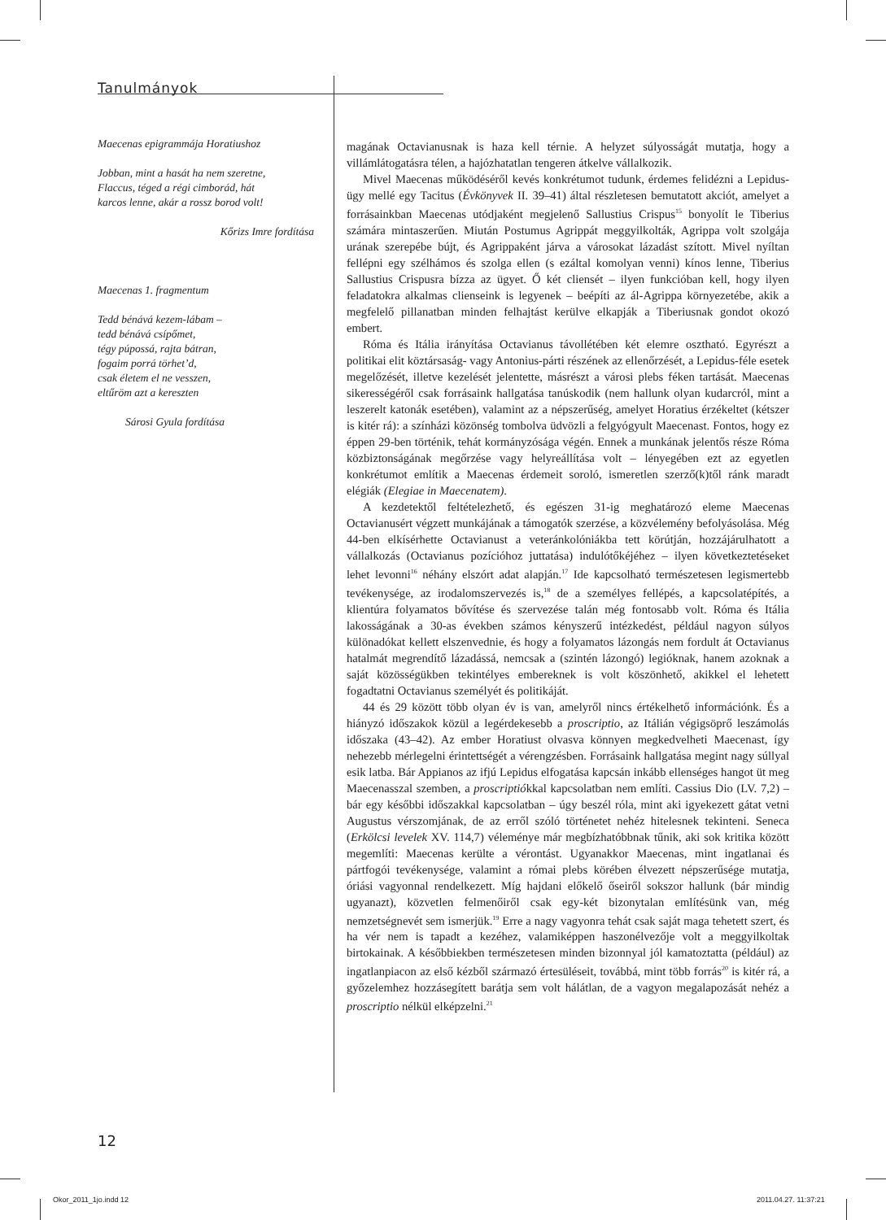Tanulmányok
Maecenas epigrammája Horatiushoz
Jobban, mint a hasát ha nem szeretne,
Flaccus, téged a régi cimborád, hát
karcos lenne, akár a rossz borod volt!
Kőrizs Imre fordítása
Maecenas 1. fragmentum
Tedd bénává kezem-lábam –
tedd bénává csípőmet,
tégy púpossá, rajta bátran,
fogaim porrá törhet’d,
csak életem el ne vesszen,
eltűröm azt a kereszten
Sárosi Gyula fordítása
magának Octavianusnak is haza kell térnie. A helyzet súlyosságát mutatja, hogy a villámlátogatásra télen, a hajózhatatlan tengeren átkelve vállalkozik.
Mivel Maecenas működéséről kevés konkrétumot tudunk, érdemes felidézni a Lepidus-ügy mellé egy Tacitus (Évkönyvek II. 39–41) által részletesen bemutatott akciót, amelyet a forrásainkban Maecenas utódjaként megjelenő Sallustius Crispus<sup>15</sup> bonyolít le Tiberius számára mintaszerűen. Miután Postumus Agrippát meggyilkolták, Agrippa volt szolgája urának szerepébe bújt, és Agrippaként járva a városokat lázadást szított. Mivel nyíltan fellépni egy szélhámos és szolga ellen (s ezáltal komolyan venni) kínos lenne, Tiberius Sallustius Crispusra bízza az ügyet. Ő két cliensét – ilyen funkcióban kell, hogy ilyen feladatokra alkalmas clienseink is legyenek – beépíti az ál-Agrippa környezetébe, akik a megfelelő pillanatban minden felhajtást kerülve elkapják a Tiberiusnak gondot okozó embert.
Róma és Itália irányítása Octavianus távollétében két elemre osztható. Egyrészt a politikai elit köztársaság- vagy Antonius-párti részének az ellenőrzését, a Lepidus-féle esetek megelőzését, illetve kezelését jelentette, másrészt a városi plebs féken tartását. Maecenas sikerességéről csak forrásaink hallgatása tanúskodik (nem hallunk olyan kudarcról, mint a leszerelt katonák esetében), valamint az a népszerűség, amelyet Horatius érzékeltet (kétszer is kitér rá): a színházi közönség tombolva üdvözli a felgyógyult Maecenast. Fontos, hogy ez éppen 29-ben történik, tehát kormányzósága végén. Ennek a munkának jelentős része Róma közbiztonságának megőrzése vagy helyreállítása volt – lényegében ezt az egyetlen konkrétumot említik a Maecenas érdemeit soroló, ismeretlen szerző(k)től ránk maradt elégiák (Elegiae in Maecenatem).
A kezdetektől feltételezhető, és egészen 31-ig meghatározó eleme Maecenas Octavianusért végzett munkájának a támogatók szerzése, a közvélemény befolyásolása. Még 44-ben elkísérhette Octavianust a veteránkolóniákba tett körútján, hozzájárulhatott a vállalkozás (Octavianus pozícióhoz juttatása) indulótőkéjéhez – ilyen következtetéseket lehet levonni<sup>16</sup> néhány elszórt adat alapján.<sup>17</sup> Ide kapcsolható természetesen legismertebb tevékenysége, az irodalomszervezés is,<sup>18</sup> de a személyes fellépés, a kapcsolatépítés, a klientúra folyamatos bővítése és szervezése talán még fontosabb volt. Róma és Itália lakosságának a 30-as években számos kényszerű intézkedést, például nagyon súlyos különadókat kellett elszenvednie, és hogy a folyamatos lázongás nem fordult át Octavianus hatalmát megrendítő lázadássá, nemcsak a (szintén lázongó) legióknak, hanem azoknak a saját közösségükben tekintélyes embereknek is volt köszönhető, akikkel el lehetett fogadtatni Octavianus személyét és politikáját.
44 és 29 között több olyan év is van, amelyről nincs értékelhető információnk. És a hiányzó időszakok közül a legérdekesebb a proscriptio, az Itálián végigsöprő leszámolás időszaka (43–42). Az ember Horatiust olvasva könnyen megkedvelheti Maecenast, így nehezebb mérlegelni érintettségét a vérengzésben. Forrásaink hallgatása megint nagy súllyal esik latba. Bár Appianos az ifjú Lepidus elfogatása kapcsán inkább ellenséges hangot üt meg Maecenasszal szemben, a proscriptiókkal kapcsolatban nem említi. Cassius Dio (LV. 7,2) – bár egy későbbi időszakkal kapcsolatban – úgy beszél róla, mint aki igyekezett gátat vetni Augustus vérszomjának, de az erről szóló történetet nehéz hitelesnek tekinteni. Seneca (Erkölcsi levelek XV. 114,7) véleménye már megbízhatóbbnak tűnik, aki sok kritika között megemlíti: Maecenas kerülte a vérontást. Ugyanakkor Maecenas, mint ingatlanai és pártfogói tevékenysége, valamint a római plebs körében élvezett népszerűsége mutatja, óriási vagyonnal rendelkezett. Míg hajdani előkelő őseiről sokszor hallunk (bár mindig ugyanazt), közvetlen felmenőiről csak egy-két bizonytalan említésünk van, még nemzetségnevét sem ismerjük.<sup>19</sup> Erre a nagy vagyonra tehát csak saját maga tehetett szert, és ha vér nem is tapadt a kezéhez, valamiképpen haszonélvezője volt a meggyilkoltak birtokainak. A későbbiekben természetesen minden bizonnyal jól kamatoztatta (például) az ingatlanpiacon az első kézből származó értesüléseit, továbbá, mint több forrás<sup>20</sup> is kitér rá, a győzelemhez hozzásegített barátja sem volt hálátlan, de a vagyon megalapozását nehéz a proscriptio nélkül elképzelni.<sup>21</sup>
12
Okor_2011_1jo.indd 12 2011.04.27. 11:37:21